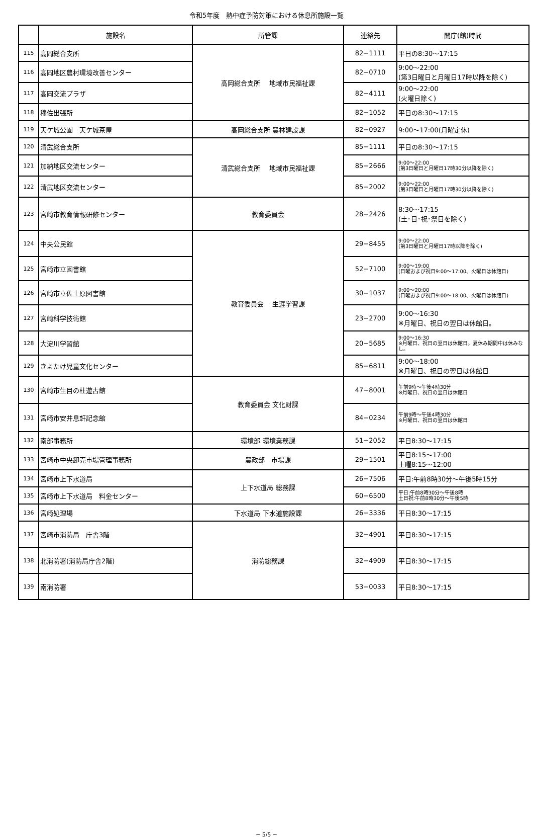令和5年度　熱中症予防対策における休息所施設一覧
| | 施設名 | 所管課 | 連絡先 | 開庁(館)時間 |
| --- | --- | --- | --- | --- |
| 115 | 高岡総合支所 | 高岡総合支所 地域市民福祉課 | 82−1111 | 平日の8:30〜17:15 |
| 116 | 高岡地区農村環境改善センター | | 82−0710 | 9:00〜22:00 (第3日曜日と月曜日17時以降を除く) |
| 117 | 高岡交流プラザ | | 82−4111 | 9:00〜22:00 (火曜日除く) |
| 118 | 穆佐出張所 | | 82−1052 | 平日の8:30〜17:15 |
| 119 | 天ケ城公園 天ケ城茶屋 | 高岡総合支所 農林建設課 | 82−0927 | 9:00〜17:00(月曜定休) |
| 120 | 清武総合支所 | 清武総合支所 地域市民福祉課 | 85−1111 | 平日の8:30〜17:15 |
| 121 | 加納地区交流センター | | 85−2666 | 9:00〜22:00 (第3日曜日と月曜日17時30分以降を除く) |
| 122 | 清武地区交流センター | | 85−2002 | 9:00〜22:00 (第3日曜日と月曜日17時30分以降を除く) |
| 123 | 宮崎市教育情報研修センター | 教育委員会 | 28−2426 | 8:30〜17:15 (土･日･祝･祭日を除く) |
| 124 | 中央公民館 | 教育委員会 生涯学習課 | 29−8455 | 9:00〜22:00 (第3日曜日と月曜日17時以降を除く) |
| 125 | 宮崎市立図書館 | | 52−7100 | 9:00〜19:00 (日曜および祝日9:00〜17:00、火曜日は休館日) |
| 126 | 宮崎市立佐土原図書館 | | 30−1037 | 9:00〜20:00 (日曜および祝日9:00〜18:00、火曜日は休館日) |
| 127 | 宮崎科学技術館 | | 23−2700 | 9:00〜16:30 ※月曜日、祝日の翌日は休館日。 |
| 128 | 大淀川学習館 | | 20−5685 | 9:00〜16:30 ※月曜日、祝日の翌日は休館日。夏休み期間中は休みなし。 |
| 129 | きよたけ児童文化センター | | 85−6811 | 9:00〜18:00 ※月曜日、祝日の翌日は休館日 |
| 130 | 宮崎市生目の杜遊古館 | 教育委員会 文化財課 | 47−8001 | 午前9時〜午後4時30分 ※月曜日、祝日の翌日は休館日 |
| 131 | 宮崎市安井息軒記念館 | | 84−0234 | 午前9時〜午後4時30分 ※月曜日、祝日の翌日は休館日 |
| 132 | 南部事務所 | 環境部 環境業務課 | 51−2052 | 平日8:30〜17:15 |
| 133 | 宮崎市中央卸売市場管理事務所 | 農政部 市場課 | 29−1501 | 平日8:15〜17:00 土曜8:15〜12:00 |
| 134 | 宮崎市上下水道局 | 上下水道局 総務課 | 26−7506 | 平日:午前8時30分〜午後5時15分 |
| 135 | 宮崎市上下水道局 料金センター | | 60−6500 | 平日:午前8時30分〜午後8時 土日祝:午前8時30分〜午後5時 |
| 136 | 宮崎処理場 | 下水道局 下水道施設課 | 26−3336 | 平日8:30〜17:15 |
| 137 | 宮崎市消防局 庁舎3階 | 消防総務課 | 32−4901 | 平日8:30〜17:15 |
| 138 | 北消防署(消防局庁舎2階) | | 32−4909 | 平日8:30〜17:15 |
| 139 | 南消防署 | | 53−0033 | 平日8:30〜17:15 |
− 5/5 −